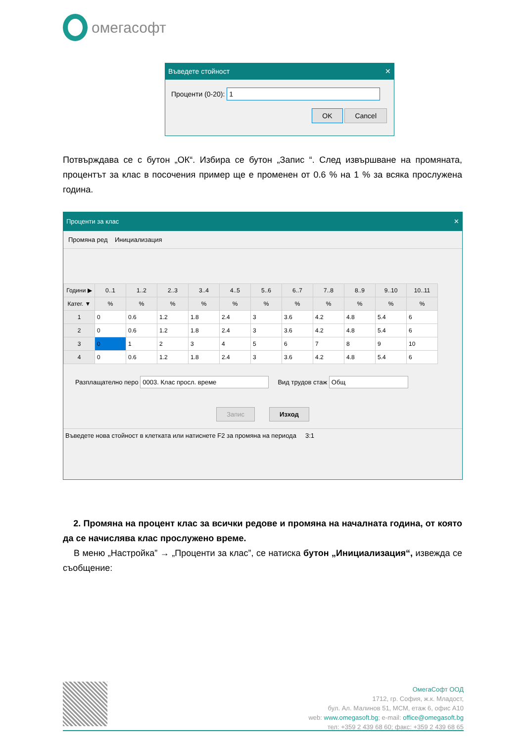омегасофт
Въведете стойност ✕
Проценти (0-20): 1
OK Cancel
Потвърждава се с бутон „ОК“. Избира се бутон „Запис “. След извършване на промяната, процентът за клас в посочения пример ще е променен от 0.6 % на 1 % за всяка прослужена година.
Проценти за клас ✕
Промяна ред Инициализация
| Години ▶ | 0..1 | 1..2 | 2..3 | 3..4 | 4..5 | 5..6 | 6..7 | 7..8 | 8..9 | 9..10 | 10..11 |
| --- | --- | --- | --- | --- | --- | --- | --- | --- | --- | --- | --- |
| Катег. ▼ | % | % | % | % | % | % | % | % | % | % | % |
| 1 | 0 | 0.6 | 1.2 | 1.8 | 2.4 | 3 | 3.6 | 4.2 | 4.8 | 5.4 | 6 |
| 2 | 0 | 0.6 | 1.2 | 1.8 | 2.4 | 3 | 3.6 | 4.2 | 4.8 | 5.4 | 6 |
| 3 | 0 | 1 | 2 | 3 | 4 | 5 | 6 | 7 | 8 | 9 | 10 |
| 4 | 0 | 0.6 | 1.2 | 1.8 | 2.4 | 3 | 3.6 | 4.2 | 4.8 | 5.4 | 6 |
Разплащателно перо 0003. Клас просл. време Вид трудов стаж Общ
Запис Изход
Въведете нова стойност в клетката или натиснете F2 за промяна на периода 3:1
2. Промяна на процент клас за всички редове и промяна на началната година, от която да се начислява клас прослужено време.
В меню „Настройка” → „Проценти за клас”, се натиска бутон „Инициализация“, извежда се съобщение:
ОмегаСофт ООД
1712, гр. София, ж.к. Младост,
бул. Ал. Малинов 51, МСМ, етаж 6, офис А10
web: www.omegasoft.bg; e-mail: office@omegasoft.bg
тел: +359 2 439 68 60; факс: +359 2 439 68 65